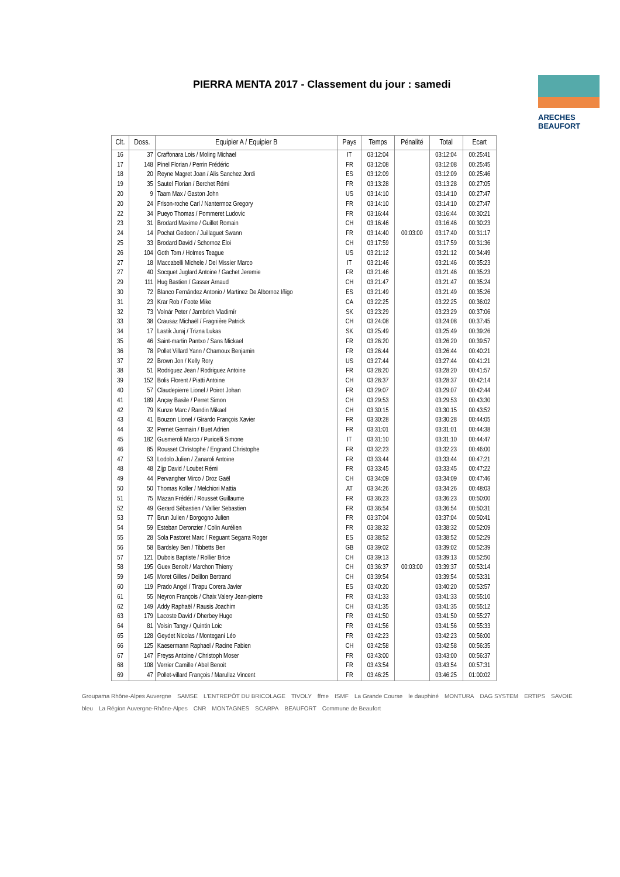PIERRA MENTA 2017 - Classement du jour : samedi
ARECHES BEAUFORT
| Clt. | Doss. | Equipier A / Equipier B | Pays | Temps | Pénalité | Total | Ecart |
| --- | --- | --- | --- | --- | --- | --- | --- |
| 16 | 37 | Craffonara Lois / Moling Michael | IT | 03:12:04 | | 03:12:04 | 00:25:41 |
| 17 | 148 | Pinel Florian / Perrin Frédéric | FR | 03:12:08 | | 03:12:08 | 00:25:45 |
| 18 | 20 | Reyne Magret Joan / Alis Sanchez Jordi | ES | 03:12:09 | | 03:12:09 | 00:25:46 |
| 19 | 35 | Sautel Florian / Berchet Rémi | FR | 03:13:28 | | 03:13:28 | 00:27:05 |
| 20 | 9 | Taam Max / Gaston John | US | 03:14:10 | | 03:14:10 | 00:27:47 |
| 20 | 24 | Frison-roche Carl / Nantermoz Gregory | FR | 03:14:10 | | 03:14:10 | 00:27:47 |
| 22 | 34 | Pueyo Thomas / Pommeret Ludovic | FR | 03:16:44 | | 03:16:44 | 00:30:21 |
| 23 | 31 | Brodard Maxime / Guillet Romain | CH | 03:16:46 | | 03:16:46 | 00:30:23 |
| 24 | 14 | Pochat Gedeon / Juillaguet Swann | FR | 03:14:40 | 00:03:00 | 03:17:40 | 00:31:17 |
| 25 | 33 | Brodard David / Schornoz Eloi | CH | 03:17:59 | | 03:17:59 | 00:31:36 |
| 26 | 104 | Goth Tom / Holmes Teague | US | 03:21:12 | | 03:21:12 | 00:34:49 |
| 27 | 18 | Maccabelli Michele / Del Missier Marco | IT | 03:21:46 | | 03:21:46 | 00:35:23 |
| 27 | 40 | Socquet Juglard Antoine / Gachet Jeremie | FR | 03:21:46 | | 03:21:46 | 00:35:23 |
| 29 | 111 | Hug Bastien / Gasser Arnaud | CH | 03:21:47 | | 03:21:47 | 00:35:24 |
| 30 | 72 | Blanco Fernández Antonio / Martinez De Albornoz Iñigo | ES | 03:21:49 | | 03:21:49 | 00:35:26 |
| 31 | 23 | Krar Rob / Foote Mike | CA | 03:22:25 | | 03:22:25 | 00:36:02 |
| 32 | 73 | Volnár Peter / Jambrich Vladimír | SK | 03:23:29 | | 03:23:29 | 00:37:06 |
| 33 | 38 | Crausaz Michaël / Fragnière Patrick | CH | 03:24:08 | | 03:24:08 | 00:37:45 |
| 34 | 17 | Lastik Juraj / Trizna Lukas | SK | 03:25:49 | | 03:25:49 | 00:39:26 |
| 35 | 46 | Saint-martin Pantxo / Sans Mickael | FR | 03:26:20 | | 03:26:20 | 00:39:57 |
| 36 | 78 | Pollet Villard Yann / Chamoux Benjamin | FR | 03:26:44 | | 03:26:44 | 00:40:21 |
| 37 | 22 | Brown Jon / Kelly Rory | US | 03:27:44 | | 03:27:44 | 00:41:21 |
| 38 | 51 | Rodriguez Jean / Rodriguez Antoine | FR | 03:28:20 | | 03:28:20 | 00:41:57 |
| 39 | 152 | Bolis Florent / Piatti Antoine | CH | 03:28:37 | | 03:28:37 | 00:42:14 |
| 40 | 57 | Claudepierre Lionel / Poirot Johan | FR | 03:29:07 | | 03:29:07 | 00:42:44 |
| 41 | 189 | Ançay Basile / Perret Simon | CH | 03:29:53 | | 03:29:53 | 00:43:30 |
| 42 | 79 | Kunze Marc / Randin Mikael | CH | 03:30:15 | | 03:30:15 | 00:43:52 |
| 43 | 41 | Bouzon Lionel / Girardo François Xavier | FR | 03:30:28 | | 03:30:28 | 00:44:05 |
| 44 | 32 | Pernet Germain / Buet Adrien | FR | 03:31:01 | | 03:31:01 | 00:44:38 |
| 45 | 182 | Gusmeroli Marco / Puricelli Simone | IT | 03:31:10 | | 03:31:10 | 00:44:47 |
| 46 | 85 | Rousset Christophe / Engrand Christophe | FR | 03:32:23 | | 03:32:23 | 00:46:00 |
| 47 | 53 | Lodolo Julien / Zanaroli Antoine | FR | 03:33:44 | | 03:33:44 | 00:47:21 |
| 48 | 48 | Zijp David / Loubet Rémi | FR | 03:33:45 | | 03:33:45 | 00:47:22 |
| 49 | 44 | Pervangher Mirco / Droz Gaël | CH | 03:34:09 | | 03:34:09 | 00:47:46 |
| 50 | 50 | Thomas Koller / Melchiori Mattia | AT | 03:34:26 | | 03:34:26 | 00:48:03 |
| 51 | 75 | Mazan Frédéri / Rousset Guillaume | FR | 03:36:23 | | 03:36:23 | 00:50:00 |
| 52 | 49 | Gerard Sébastien / Vallier Sebastien | FR | 03:36:54 | | 03:36:54 | 00:50:31 |
| 53 | 77 | Brun Julien / Borgogno Julien | FR | 03:37:04 | | 03:37:04 | 00:50:41 |
| 54 | 59 | Esteban Deronzier / Colin Aurélien | FR | 03:38:32 | | 03:38:32 | 00:52:09 |
| 55 | 28 | Sola Pastoret Marc / Reguant Segarra Roger | ES | 03:38:52 | | 03:38:52 | 00:52:29 |
| 56 | 58 | Bardsley Ben / Tibbetts Ben | GB | 03:39:02 | | 03:39:02 | 00:52:39 |
| 57 | 121 | Dubois Baptiste / Rollier Brice | CH | 03:39:13 | | 03:39:13 | 00:52:50 |
| 58 | 195 | Guex Benoît / Marchon Thierry | CH | 03:36:37 | 00:03:00 | 03:39:37 | 00:53:14 |
| 59 | 145 | Moret Gilles / Deillon Bertrand | CH | 03:39:54 | | 03:39:54 | 00:53:31 |
| 60 | 119 | Prado Angel / Tirapu Corera Javier | ES | 03:40:20 | | 03:40:20 | 00:53:57 |
| 61 | 55 | Neyron François / Chaix Valery Jean-pierre | FR | 03:41:33 | | 03:41:33 | 00:55:10 |
| 62 | 149 | Addy Raphaël / Rausis Joachim | CH | 03:41:35 | | 03:41:35 | 00:55:12 |
| 63 | 179 | Lacoste David / Dherbey Hugo | FR | 03:41:50 | | 03:41:50 | 00:55:27 |
| 64 | 81 | Voisin Tangy / Quintin Loic | FR | 03:41:56 | | 03:41:56 | 00:55:33 |
| 65 | 128 | Geydet Nicolas / Montegani Léo | FR | 03:42:23 | | 03:42:23 | 00:56:00 |
| 66 | 125 | Kaesermann Raphael / Racine Fabien | CH | 03:42:58 | | 03:42:58 | 00:56:35 |
| 67 | 147 | Freyss Antoine / Christoph Moser | FR | 03:43:00 | | 03:43:00 | 00:56:37 |
| 68 | 108 | Verrier Camille / Abel Benoit | FR | 03:43:54 | | 03:43:54 | 00:57:31 |
| 69 | 47 | Pollet-villard François / Marullaz Vincent | FR | 03:46:25 | | 03:46:25 | 01:00:02 |
Groupama Rhône-Alpes Auvergne SAMSE L'ENTREPÔT DU BRICOLAGE TIVOLY ffme ISMF La Grande Course le dauphiné MONTURA DAG SYSTEM ERTIPS SAVOIE bleu La Région Auvergne-Rhône-Alpes CNR MONTAGNES SCARPA BEAUFORT Commune de Beaufort